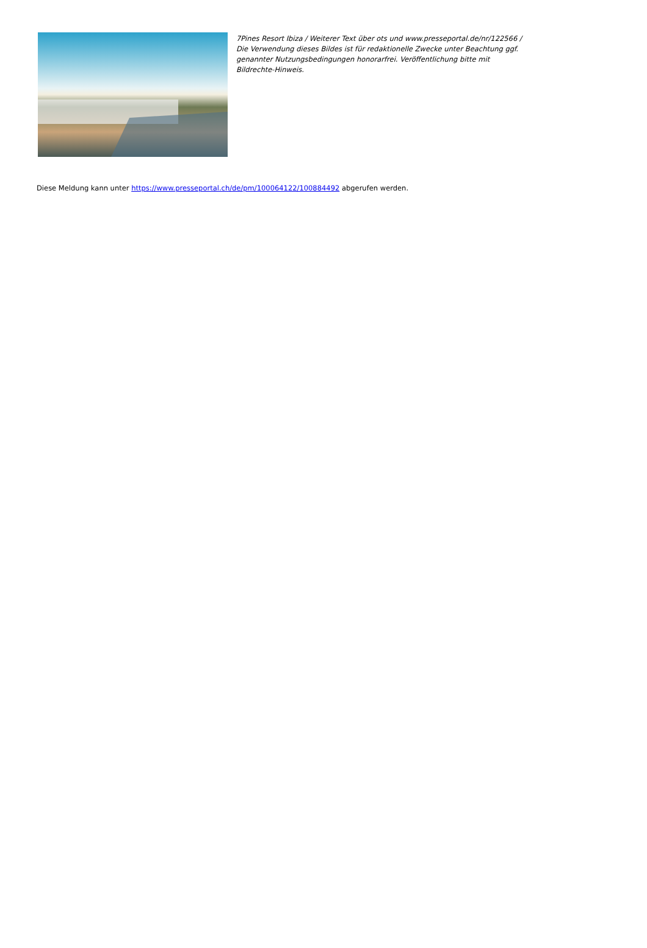7Pines Resort Ibiza / Weiterer Text über ots und www.presseportal.de/nr/122566 / Die Verwendung dieses Bildes ist für redaktionelle Zwecke unter Beachtung ggf. genannter Nutzungsbedingungen honorarfrei. Veröffentlichung bitte mit Bildrechte-Hinweis.
Diese Meldung kann unter https://www.presseportal.ch/de/pm/100064122/100884492 abgerufen werden.